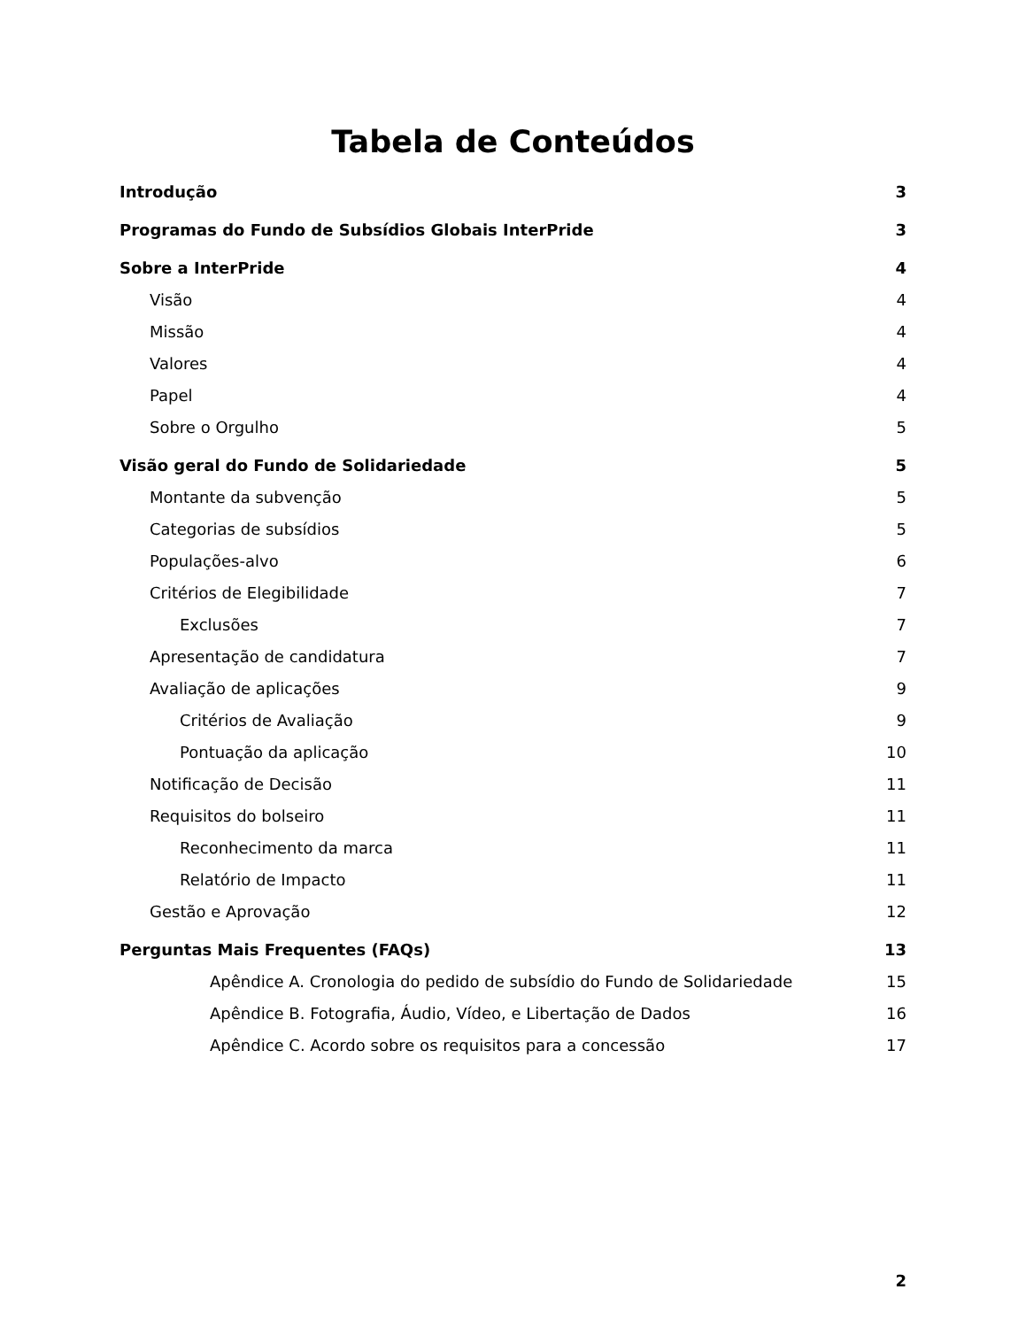Tabela de Conteúdos
Introdução 3
Programas do Fundo de Subsídios Globais InterPride 3
Sobre a InterPride 4
Visão 4
Missão 4
Valores 4
Papel 4
Sobre o Orgulho 5
Visão geral do Fundo de Solidariedade 5
Montante da subvenção 5
Categorias de subsídios 5
Populações-alvo 6
Critérios de Elegibilidade 7
Exclusões 7
Apresentação de candidatura 7
Avaliação de aplicações 9
Critérios de Avaliação 9
Pontuação da aplicação 10
Notificação de Decisão 11
Requisitos do bolseiro 11
Reconhecimento da marca 11
Relatório de Impacto 11
Gestão e Aprovação 12
Perguntas Mais Frequentes (FAQs) 13
Apêndice A. Cronologia do pedido de subsídio do Fundo de Solidariedade 15
Apêndice B. Fotografia, Áudio, Vídeo, e Libertação de Dados 16
Apêndice C. Acordo sobre os requisitos para a concessão 17
2